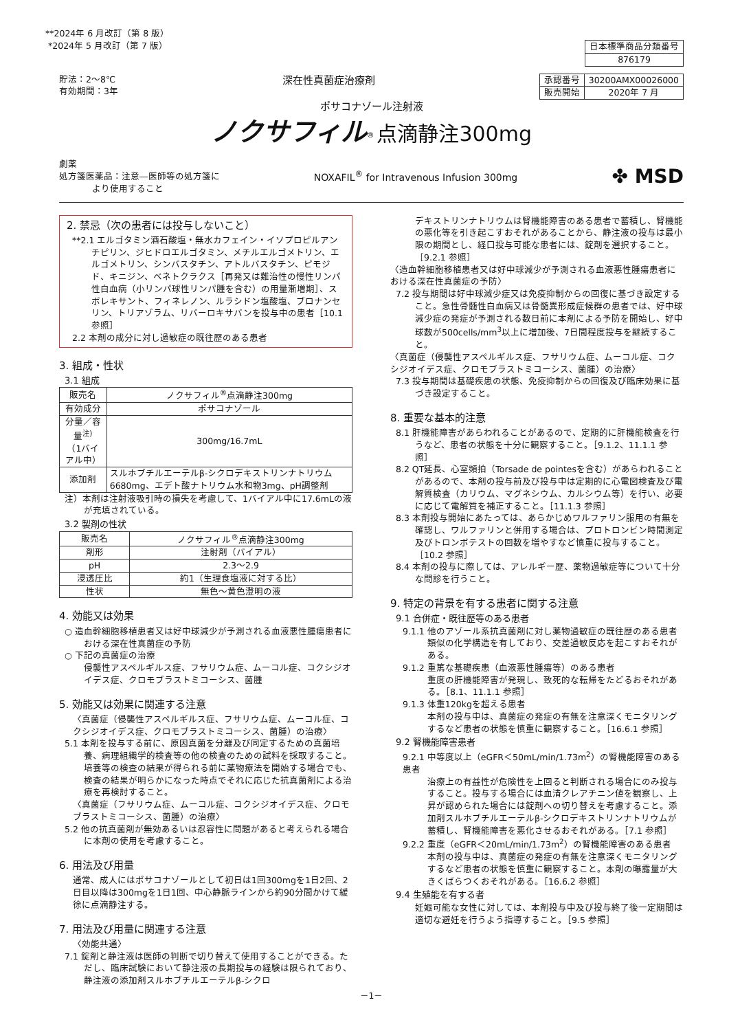**2024年 6 月改訂（第 8 版）
*2024年 5 月改訂（第 7 版）
| 日本標準商品分類番号 |
| 876179 |
貯法：2～8℃
有効期間：3年
深在性真菌症治療剤
| 承認番号 | 30200AMX00026000 |
| 販売開始 | 2020年 7 月 |
ポサコナゾール注射液
ノクサフィル<sup>®</sup> 点滴静注300mg
劇薬
処方箋医薬品：注意―医師等の処方箋に
より使用すること
NOXAFIL<sup>®</sup> for Intravenous Infusion 300mg
✤ MSD
2. 禁忌（次の患者には投与しないこと）
**2.1 エルゴタミン酒石酸塩・無水カフェイン・イソプロピルアンチピリン、ジヒドロエルゴタミン、メチルエルゴメトリン、エルゴメトリン、シンバスタチン、アトルバスタチン、ピモジド、キニジン、ベネトクラクス［再発又は難治性の慢性リンパ性白血病（小リンパ球性リンパ腫を含む）の用量漸増期］、スボレキサント、フィネレノン、ルラシドン塩酸塩、ブロナンセリン、トリアゾラム、リバーロキサバンを投与中の患者［10.1 参照］
2.2 本剤の成分に対し過敏症の既往歴のある患者
3. 組成・性状
3.1 組成
| 販売名 | ノクサフィル<sup>®</sup>点滴静注300mg |
| 有効成分 | ポサコナゾール |
| 分量／容量<sup>注)</sup> （1バイアル中） | 300mg/16.7mL |
| 添加剤 | スルホブチルエーテルβ-シクロデキストリンナトリウム6680mg、エデト酸ナトリウム水和物3mg、pH調整剤 |
注）本剤は注射液吸引時の損失を考慮して、1バイアル中に17.6mLの液が充填されている。
3.2 製剤の性状
| 販売名 | ノクサフィル<sup>®</sup>点滴静注300mg |
| 剤形 | 注射剤（バイアル） |
| pH | 2.3～2.9 |
| 浸透圧比 | 約1（生理食塩液に対する比） |
| 性状 | 無色～黄色澄明の液 |
4. 効能又は効果
○ 造血幹細胞移植患者又は好中球減少が予測される血液悪性腫瘍患者における深在性真菌症の予防
○ 下記の真菌症の治療
侵襲性アスペルギルス症、フサリウム症、ムーコル症、コクシジオイデス症、クロモブラストミコーシス、菌腫
5. 効能又は効果に関連する注意
〈真菌症（侵襲性アスペルギルス症、フサリウム症、ムーコル症、コクシジオイデス症、クロモブラストミコーシス、菌腫）の治療〉
5.1 本剤を投与する前に、原因真菌を分離及び同定するための真菌培養、病理組織学的検査等の他の検査のための試料を採取すること。培養等の検査の結果が得られる前に薬物療法を開始する場合でも、検査の結果が明らかになった時点でそれに応じた抗真菌剤による治療を再検討すること。
〈真菌症（フサリウム症、ムーコル症、コクシジオイデス症、クロモブラストミコーシス、菌腫）の治療〉
5.2 他の抗真菌剤が無効あるいは忍容性に問題があると考えられる場合に本剤の使用を考慮すること。
6. 用法及び用量
通常、成人にはポサコナゾールとして初日は1回300mgを1日2回、2日目以降は300mgを1日1回、中心静脈ラインから約90分間かけて緩徐に点滴静注する。
7. 用法及び用量に関連する注意
〈効能共通〉
7.1 錠剤と静注液は医師の判断で切り替えて使用することができる。ただし、臨床試験において静注液の長期投与の経験は限られており、静注液の添加剤スルホブチルエーテルβ-シクロ
デキストリンナトリウムは腎機能障害のある患者で蓄積し、腎機能の悪化等を引き起こすおそれがあることから、静注液の投与は最小限の期間とし、経口投与可能な患者には、錠剤を選択すること。［9.2.1 参照］
〈造血幹細胞移植患者又は好中球減少が予測される血液悪性腫瘍患者における深在性真菌症の予防〉
7.2 投与期間は好中球減少症又は免疫抑制からの回復に基づき設定すること。急性骨髄性白血病又は骨髄異形成症候群の患者では、好中球減少症の発症が予測される数日前に本剤による予防を開始し、好中球数が500cells/mm<sup>3</sup>以上に増加後、7日間程度投与を継続すること。
〈真菌症（侵襲性アスペルギルス症、フサリウム症、ムーコル症、コクシジオイデス症、クロモブラストミコーシス、菌腫）の治療〉
7.3 投与期間は基礎疾患の状態、免疫抑制からの回復及び臨床効果に基づき設定すること。
8. 重要な基本的注意
8.1 肝機能障害があらわれることがあるので、定期的に肝機能検査を行うなど、患者の状態を十分に観察すること。［9.1.2、11.1.1 参照］
8.2 QT延長、心室頻拍（Torsade de pointesを含む）があらわれることがあるので、本剤の投与前及び投与中は定期的に心電図検査及び電解質検査（カリウム、マグネシウム、カルシウム等）を行い、必要に応じて電解質を補正すること。［11.1.3 参照］
8.3 本剤投与開始にあたっては、あらかじめワルファリン服用の有無を確認し、ワルファリンと併用する場合は、プロトロンビン時間測定及びトロンボテストの回数を増やすなど慎重に投与すること。［10.2 参照］
8.4 本剤の投与に際しては、アレルギー歴、薬物過敏症等について十分な問診を行うこと。
9. 特定の背景を有する患者に関する注意
9.1 合併症・既往歴等のある患者
9.1.1 他のアゾール系抗真菌剤に対し薬物過敏症の既往歴のある患者
類似の化学構造を有しており、交差過敏反応を起こすおそれがある。
9.1.2 重篤な基礎疾患（血液悪性腫瘍等）のある患者
重度の肝機能障害が発現し、致死的な転帰をたどるおそれがある。［8.1、11.1.1 参照］
9.1.3 体重120kgを超える患者
本剤の投与中は、真菌症の発症の有無を注意深くモニタリングするなど患者の状態を慎重に観察すること。［16.6.1 参照］
9.2 腎機能障害患者
9.2.1 中等度以上（eGFR＜50mL/min/1.73m<sup>2</sup>）の腎機能障害のある患者
治療上の有益性が危険性を上回ると判断される場合にのみ投与すること。投与する場合には血清クレアチニン値を観察し、上昇が認められた場合には錠剤への切り替えを考慮すること。添加剤スルホブチルエーテルβ-シクロデキストリンナトリウムが蓄積し、腎機能障害を悪化させるおそれがある。［7.1 参照］
9.2.2 重度（eGFR＜20mL/min/1.73m<sup>2</sup>）の腎機能障害のある患者
本剤の投与中は、真菌症の発症の有無を注意深くモニタリングするなど患者の状態を慎重に観察すること。本剤の曝露量が大きくばらつくおそれがある。［16.6.2 参照］
9.4 生殖能を有する者
妊娠可能な女性に対しては、本剤投与中及び投与終了後一定期間は適切な避妊を行うよう指導すること。［9.5 参照］
－1－